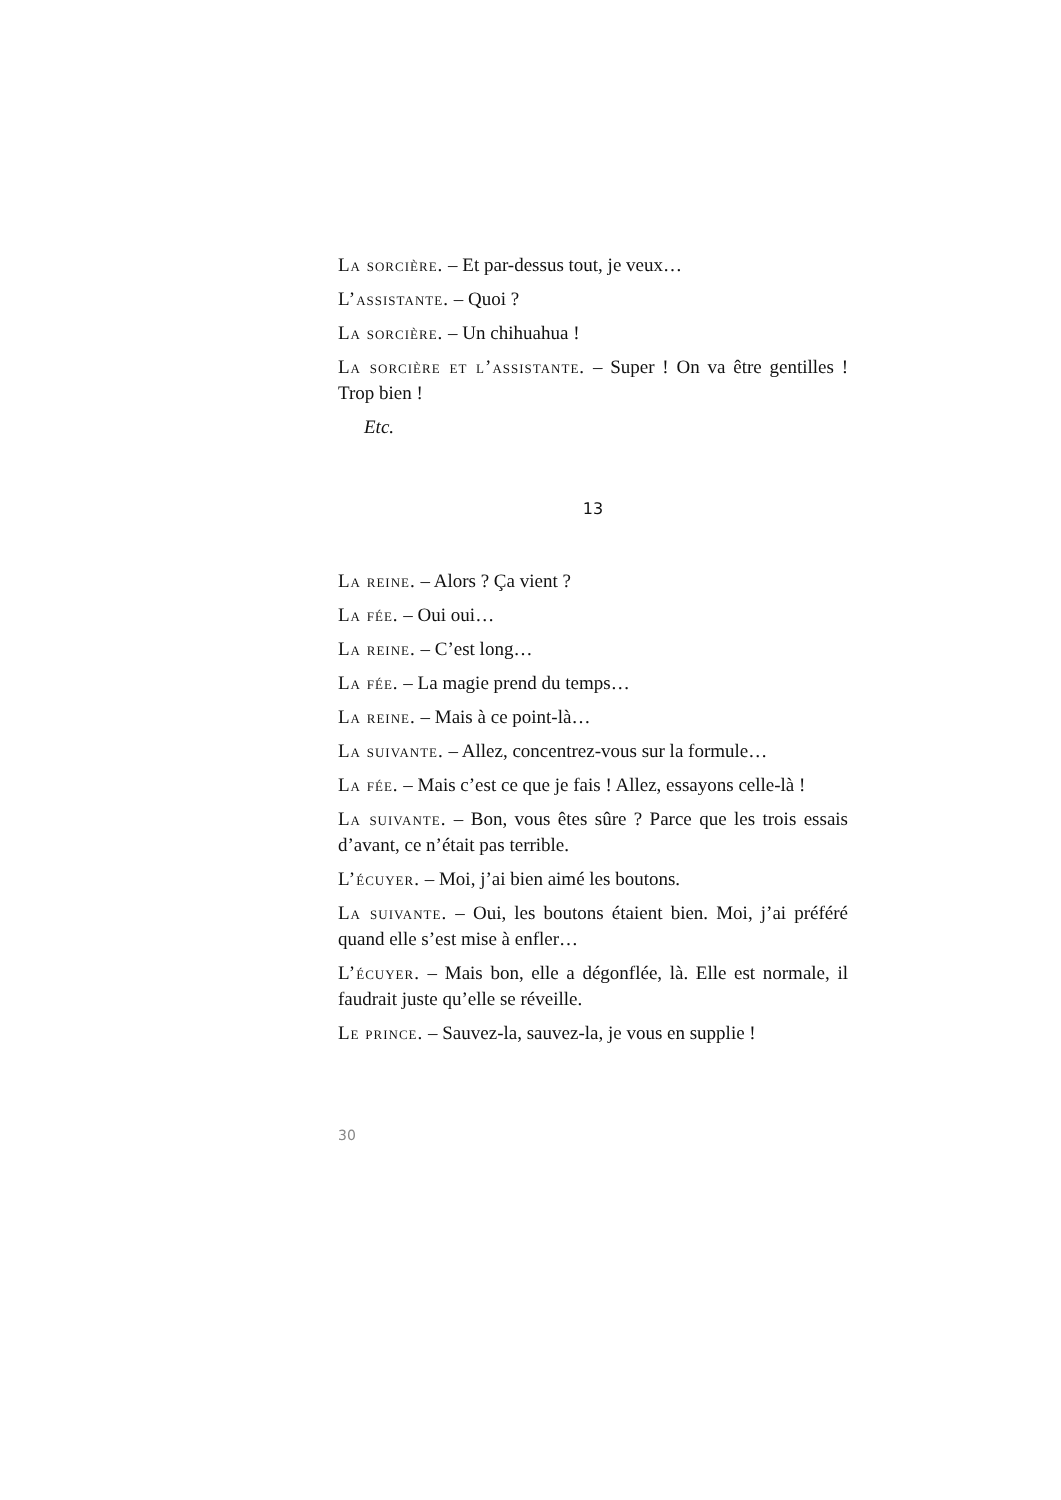La sorcière. – Et par-dessus tout, je veux…
L’assistante. – Quoi ?
La sorcière. – Un chihuahua !
La sorcière et l’assistante. – Super ! On va être gentilles ! Trop bien !
Etc.
13
La reine. – Alors ? Ça vient ?
La fée. – Oui oui…
La reine. – C’est long…
La fée. – La magie prend du temps…
La reine. – Mais à ce point-là…
La suivante. – Allez, concentrez-vous sur la formule…
La fée. – Mais c’est ce que je fais ! Allez, essayons celle-là !
La suivante. – Bon, vous êtes sûre ? Parce que les trois essais d’avant, ce n’était pas terrible.
L’écuyer. – Moi, j’ai bien aimé les boutons.
La suivante. – Oui, les boutons étaient bien. Moi, j’ai préféré quand elle s’est mise à enfler…
L’écuyer. – Mais bon, elle a dégonflée, là. Elle est normale, il faudrait juste qu’elle se réveille.
Le prince. – Sauvez-la, sauvez-la, je vous en supplie !
30